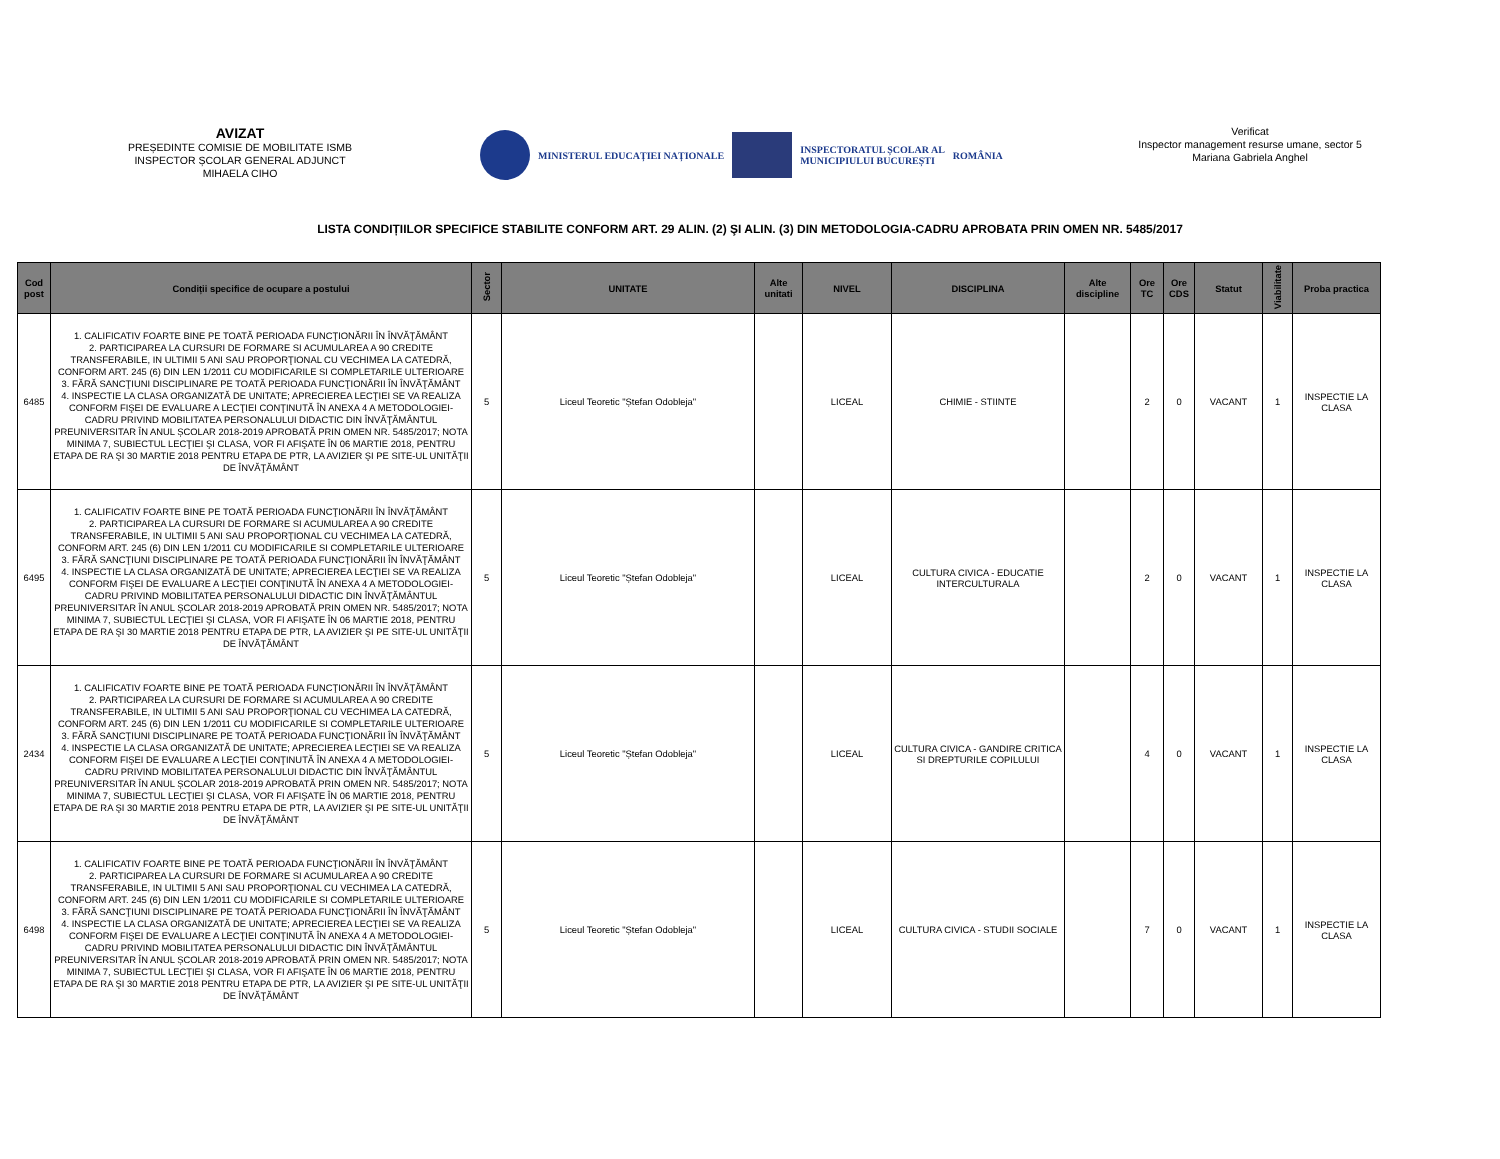AVIZAT
PREȘEDINTE COMISIE DE MOBILITATE ISMB
INSPECTOR ȘCOLAR GENERAL ADJUNCT
MIHAELA CIHO
MINISTERUL EDUCAȚIEI NAȚIONALE
INSPECTORATUL ȘCOLAR AL
MUNICIPIULUI BUCUREȘTI ROMÂNIA
Verificat
Inspector management resurse umane, sector 5
Mariana Gabriela Anghel
LISTA CONDIȚIILOR SPECIFICE STABILITE CONFORM ART. 29 ALIN. (2) ŞI ALIN. (3) DIN METODOLOGIA-CADRU APROBATA PRIN OMEN NR. 5485/2017
| Cod post | Condiții specifice de ocupare a postului | Sector | UNITATE | Alte unitati | NIVEL | DISCIPLINA | Alte discipline | Ore TC | Ore CDS | Statut | Viabilitate | Proba practica |
| --- | --- | --- | --- | --- | --- | --- | --- | --- | --- | --- | --- | --- |
| 6485 | 1. CALIFICATIV FOARTE BINE PE TOATĂ PERIOADA FUNCŢIONĂRII ÎN ÎNVĂŢĂMÂNT 2. PARTICIPAREA LA CURSURI DE FORMARE SI ACUMULAREA A 90 CREDITE TRANSFERABILE, IN ULTIMII 5 ANI SAU PROPORŢIONAL CU VECHIMEA LA CATEDRĂ, CONFORM ART. 245 (6) DIN LEN 1/2011 CU MODIFICARILE SI COMPLETARILE ULTERIOARE 3. FĂRĂ SANCŢIUNI DISCIPLINARE PE TOATĂ PERIOADA FUNCŢIONĂRII ÎN ÎNVĂŢĂMÂNT 4. INSPECTIE LA CLASA ORGANIZATĂ DE UNITATE; APRECIEREA LECŢIEI SE VA REALIZA CONFORM FIŞEI DE EVALUARE A LECŢIEI CONŢINUTĂ ÎN ANEXA 4 A METODOLOGIEI-CADRU PRIVIND MOBILITATEA PERSONALULUI DIDACTIC DIN ÎNVĂŢĂMÂNTUL PREUNIVERSITAR ÎN ANUL ȘCOLAR 2018-2019 APROBATĂ PRIN OMEN NR. 5485/2017; NOTA MINIMA 7, SUBIECTUL LECŢIEI ŞI CLASA, VOR FI AFIŞATE ÎN 06 MARTIE 2018, PENTRU ETAPA DE RA ŞI 30 MARTIE 2018 PENTRU ETAPA DE PTR, LA AVIZIER ŞI PE SITE-UL UNITĂŢII DE ÎNVĂŢĂMÂNT | 5 | Liceul Teoretic "Ștefan Odobleja" | | LICEAL | CHIMIE - STIINTE | | 2 | 0 | VACANT | 1 | INSPECTIE LA CLASA |
| 6495 | 1. CALIFICATIV FOARTE BINE PE TOATĂ PERIOADA FUNCŢIONĂRII ÎN ÎNVĂŢĂMÂNT 2. PARTICIPAREA LA CURSURI DE FORMARE SI ACUMULAREA A 90 CREDITE TRANSFERABILE, IN ULTIMII 5 ANI SAU PROPORŢIONAL CU VECHIMEA LA CATEDRĂ, CONFORM ART. 245 (6) DIN LEN 1/2011 CU MODIFICARILE SI COMPLETARILE ULTERIOARE 3. FĂRĂ SANCŢIUNI DISCIPLINARE PE TOATĂ PERIOADA FUNCŢIONĂRII ÎN ÎNVĂŢĂMÂNT 4. INSPECTIE LA CLASA ORGANIZATĂ DE UNITATE; APRECIEREA LECŢIEI SE VA REALIZA CONFORM FIŞEI DE EVALUARE A LECŢIEI CONŢINUTĂ ÎN ANEXA 4 A METODOLOGIEI-CADRU PRIVIND MOBILITATEA PERSONALULUI DIDACTIC DIN ÎNVĂŢĂMÂNTUL PREUNIVERSITAR ÎN ANUL ȘCOLAR 2018-2019 APROBATĂ PRIN OMEN NR. 5485/2017; NOTA MINIMA 7, SUBIECTUL LECŢIEI ŞI CLASA, VOR FI AFIŞATE ÎN 06 MARTIE 2018, PENTRU ETAPA DE RA ŞI 30 MARTIE 2018 PENTRU ETAPA DE PTR, LA AVIZIER ŞI PE SITE-UL UNITĂŢII DE ÎNVĂŢĂMÂNT | 5 | Liceul Teoretic "Ștefan Odobleja" | | LICEAL | CULTURA CIVICA - EDUCATIE INTERCULTURALA | | 2 | 0 | VACANT | 1 | INSPECTIE LA CLASA |
| 2434 | 1. CALIFICATIV FOARTE BINE PE TOATĂ PERIOADA FUNCŢIONĂRII ÎN ÎNVĂŢĂMÂNT 2. PARTICIPAREA LA CURSURI DE FORMARE SI ACUMULAREA A 90 CREDITE TRANSFERABILE, IN ULTIMII 5 ANI SAU PROPORŢIONAL CU VECHIMEA LA CATEDRĂ, CONFORM ART. 245 (6) DIN LEN 1/2011 CU MODIFICARILE SI COMPLETARILE ULTERIOARE 3. FĂRĂ SANCŢIUNI DISCIPLINARE PE TOATĂ PERIOADA FUNCŢIONĂRII ÎN ÎNVĂŢĂMÂNT 4. INSPECTIE LA CLASA ORGANIZATĂ DE UNITATE; APRECIEREA LECŢIEI SE VA REALIZA CONFORM FIŞEI DE EVALUARE A LECŢIEI CONŢINUTĂ ÎN ANEXA 4 A METODOLOGIEI-CADRU PRIVIND MOBILITATEA PERSONALULUI DIDACTIC DIN ÎNVĂŢĂMÂNTUL PREUNIVERSITAR ÎN ANUL ȘCOLAR 2018-2019 APROBATĂ PRIN OMEN NR. 5485/2017; NOTA MINIMA 7, SUBIECTUL LECŢIEI ŞI CLASA, VOR FI AFIŞATE ÎN 06 MARTIE 2018, PENTRU ETAPA DE RA ŞI 30 MARTIE 2018 PENTRU ETAPA DE PTR, LA AVIZIER ŞI PE SITE-UL UNITĂŢII DE ÎNVĂŢĂMÂNT | 5 | Liceul Teoretic "Ștefan Odobleja" | | LICEAL | CULTURA CIVICA - GANDIRE CRITICA SI DREPTURILE COPILULUI | | 4 | 0 | VACANT | 1 | INSPECTIE LA CLASA |
| 6498 | 1. CALIFICATIV FOARTE BINE PE TOATĂ PERIOADA FUNCŢIONĂRII ÎN ÎNVĂŢĂMÂNT 2. PARTICIPAREA LA CURSURI DE FORMARE SI ACUMULAREA A 90 CREDITE TRANSFERABILE, IN ULTIMII 5 ANI SAU PROPORŢIONAL CU VECHIMEA LA CATEDRĂ, CONFORM ART. 245 (6) DIN LEN 1/2011 CU MODIFICARILE SI COMPLETARILE ULTERIOARE 3. FĂRĂ SANCŢIUNI DISCIPLINARE PE TOATĂ PERIOADA FUNCŢIONĂRII ÎN ÎNVĂŢĂMÂNT 4. INSPECTIE LA CLASA ORGANIZATĂ DE UNITATE; APRECIEREA LECŢIEI SE VA REALIZA CONFORM FIŞEI DE EVALUARE A LECŢIEI CONŢINUTĂ ÎN ANEXA 4 A METODOLOGIEI-CADRU PRIVIND MOBILITATEA PERSONALULUI DIDACTIC DIN ÎNVĂŢĂMÂNTUL PREUNIVERSITAR ÎN ANUL ȘCOLAR 2018-2019 APROBATĂ PRIN OMEN NR. 5485/2017; NOTA MINIMA 7, SUBIECTUL LECŢIEI ŞI CLASA, VOR FI AFIŞATE ÎN 06 MARTIE 2018, PENTRU ETAPA DE RA ŞI 30 MARTIE 2018 PENTRU ETAPA DE PTR, LA AVIZIER ŞI PE SITE-UL UNITĂŢII DE ÎNVĂŢĂMÂNT | 5 | Liceul Teoretic "Ștefan Odobleja" | | LICEAL | CULTURA CIVICA - STUDII SOCIALE | | 7 | 0 | VACANT | 1 | INSPECTIE LA CLASA |